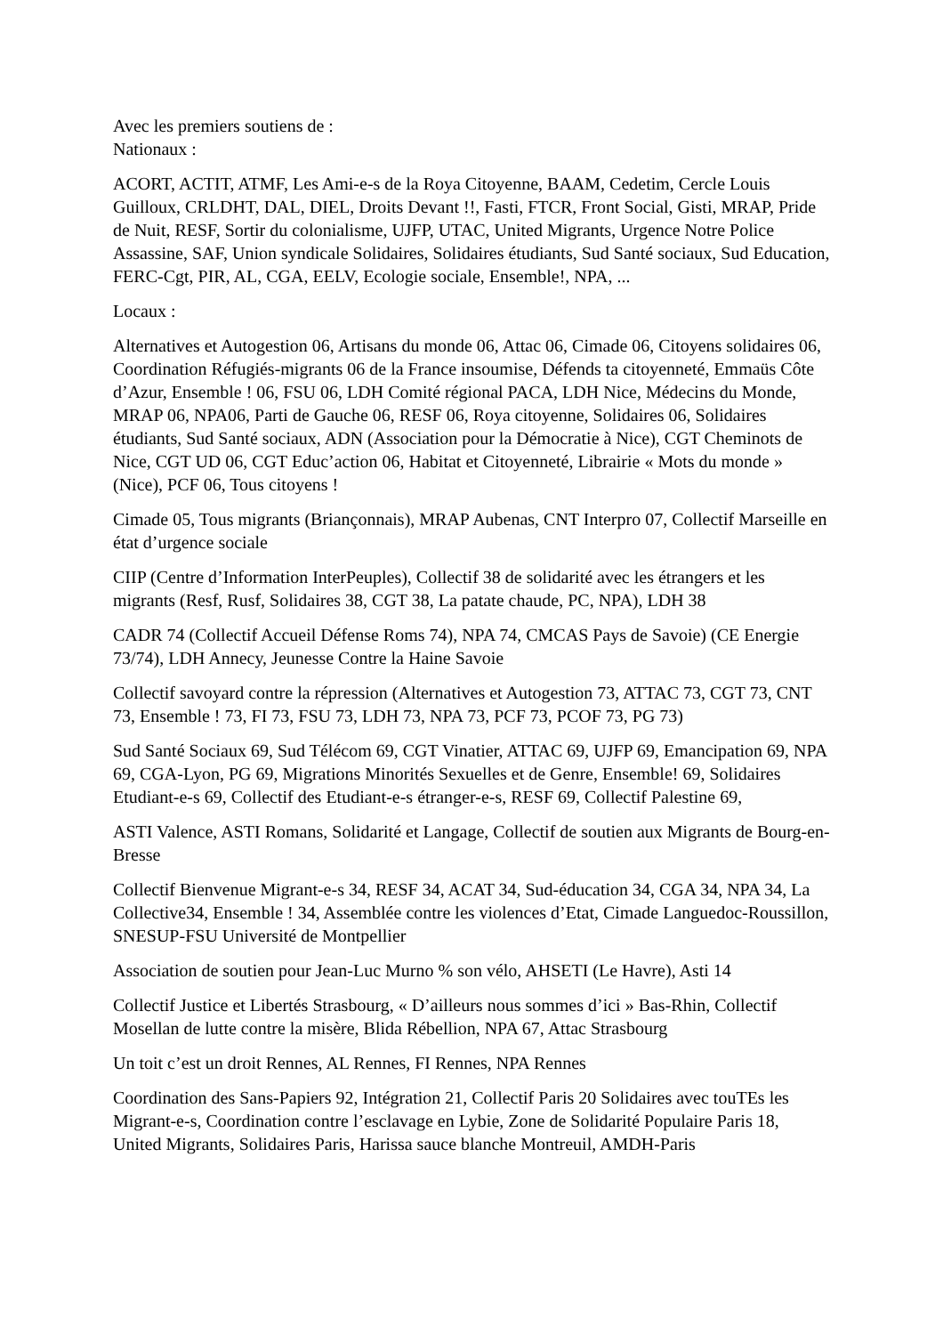Avec les premiers soutiens de :
Nationaux :
ACORT, ACTIT, ATMF, Les Ami-e-s de la Roya Citoyenne, BAAM, Cedetim, Cercle Louis Guilloux, CRLDHT, DAL, DIEL, Droits Devant !!, Fasti, FTCR, Front Social, Gisti, MRAP, Pride de Nuit, RESF, Sortir du colonialisme, UJFP, UTAC, United Migrants, Urgence Notre Police Assassine, SAF, Union syndicale Solidaires, Solidaires étudiants, Sud Santé sociaux, Sud Education, FERC-Cgt, PIR, AL, CGA, EELV, Ecologie sociale, Ensemble!, NPA, ...
Locaux :
Alternatives et Autogestion 06, Artisans du monde 06, Attac 06, Cimade 06, Citoyens solidaires 06, Coordination Réfugiés-migrants 06 de la France insoumise, Défends ta citoyenneté, Emmaüs Côte d’Azur, Ensemble ! 06, FSU 06, LDH Comité régional PACA, LDH Nice, Médecins du Monde, MRAP 06, NPA06, Parti de Gauche 06, RESF 06, Roya citoyenne, Solidaires 06, Solidaires étudiants, Sud Santé sociaux, ADN (Association pour la Démocratie à Nice), CGT Cheminots de Nice, CGT UD 06, CGT Educ’action 06, Habitat et Citoyenneté, Librairie « Mots du monde » (Nice), PCF 06, Tous citoyens !
Cimade 05, Tous migrants (Briançonnais), MRAP Aubenas, CNT Interpro 07, Collectif Marseille en état d’urgence sociale
CIIP (Centre d’Information InterPeuples), Collectif 38 de solidarité avec les étrangers et les migrants (Resf, Rusf, Solidaires 38, CGT 38, La patate chaude, PC, NPA), LDH 38
CADR 74 (Collectif Accueil Défense Roms 74), NPA 74, CMCAS Pays de Savoie) (CE Energie 73/74), LDH Annecy, Jeunesse Contre la Haine Savoie
Collectif savoyard contre la répression (Alternatives et Autogestion 73, ATTAC 73, CGT 73, CNT 73, Ensemble ! 73, FI 73, FSU 73, LDH 73, NPA 73, PCF 73, PCOF 73, PG 73)
Sud Santé Sociaux 69, Sud Télécom 69, CGT Vinatier, ATTAC 69, UJFP 69, Emancipation 69, NPA 69, CGA-Lyon, PG 69, Migrations Minorités Sexuelles et de Genre, Ensemble! 69, Solidaires Etudiant-e-s 69, Collectif des Etudiant-e-s étranger-e-s, RESF 69, Collectif Palestine 69,
ASTI Valence, ASTI Romans, Solidarité et Langage, Collectif de soutien aux Migrants de Bourg-en-Bresse
Collectif Bienvenue Migrant-e-s 34, RESF 34, ACAT 34, Sud-éducation 34, CGA 34, NPA 34, La Collective34, Ensemble ! 34, Assemblée contre les violences d’Etat, Cimade Languedoc-Roussillon, SNESUP-FSU Université de Montpellier
Association de soutien pour Jean-Luc Murno % son vélo, AHSETI (Le Havre), Asti 14
Collectif Justice et Libertés Strasbourg, « D’ailleurs nous sommes d’ici » Bas-Rhin, Collectif Mosellan de lutte contre la misère, Blida Rébellion, NPA 67, Attac Strasbourg
Un toit c’est un droit Rennes, AL Rennes, FI Rennes, NPA Rennes
Coordination des Sans-Papiers 92, Intégration 21, Collectif Paris 20 Solidaires avec touTEs les Migrant-e-s, Coordination contre l’esclavage en Lybie, Zone de Solidarité Populaire Paris 18, United Migrants, Solidaires Paris, Harissa sauce blanche Montreuil, AMDH-Paris